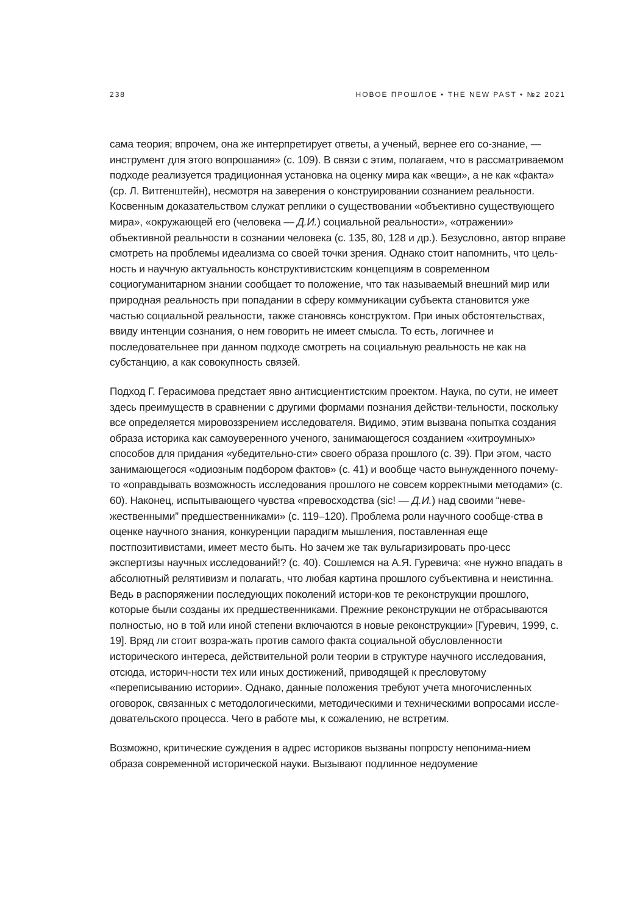238 НОВОЕ ПРОШЛОЕ • THE NEW PAST • №2 2021
сама теория; впрочем, она же интерпретирует ответы, а ученый, вернее его со-знание, — инструмент для этого вопрошания» (с. 109). В связи с этим, полагаем, что в рассматриваемом подходе реализуется традиционная установка на оценку мира как «вещи», а не как «факта» (ср. Л. Витгенштейн), несмотря на заверения о конструировании сознанием реальности. Косвенным доказательством служат реплики о существовании «объективно существующего мира», «окружающей его (человека — Д.И.) социальной реальности», «отражении» объективной реальности в сознании человека (с. 135, 80, 128 и др.). Безусловно, автор вправе смотреть на проблемы идеализма со своей точки зрения. Однако стоит напомнить, что цель-ность и научную актуальность конструктивистским концепциям в современном социогуманитарном знании сообщает то положение, что так называемый внешний мир или природная реальность при попадании в сферу коммуникации субъекта становится уже частью социальной реальности, также становясь конструктом. При иных обстоятельствах, ввиду интенции сознания, о нем говорить не имеет смысла. То есть, логичнее и последовательнее при данном подходе смотреть на социальную реальность не как на субстанцию, а как совокупность связей.
Подход Г. Герасимова предстает явно антисциентистским проектом. Наука, по сути, не имеет здесь преимуществ в сравнении с другими формами познания действи-тельности, поскольку все определяется мировоззрением исследователя. Видимо, этим вызвана попытка создания образа историка как самоуверенного ученого, занимающегося созданием «хитроумных» способов для придания «убедительно-сти» своего образа прошлого (с. 39). При этом, часто занимающегося «одиозным подбором фактов» (с. 41) и вообще часто вынужденного почему-то «оправдывать возможность исследования прошлого не совсем корректными методами» (с. 60). Наконец, испытывающего чувства «превосходства (sic! — Д.И.) над своими “неве-жественными” предшественниками» (с. 119–120). Проблема роли научного сообще-ства в оценке научного знания, конкуренции парадигм мышления, поставленная еще постпозитивистами, имеет место быть. Но зачем же так вульгаризировать про-цесс экспертизы научных исследований!? (с. 40). Сошлемся на А.Я. Гуревича: «не нужно впадать в абсолютный релятивизм и полагать, что любая картина прошлого субъективна и неистинна. Ведь в распоряжении последующих поколений истори-ков те реконструкции прошлого, которые были созданы их предшественниками. Прежние реконструкции не отбрасываются полностью, но в той или иной степени включаются в новые реконструкции» [Гуревич, 1999, с. 19]. Вряд ли стоит возра-жать против самого факта социальной обусловленности исторического интереса, действительной роли теории в структуре научного исследования, отсюда, историч-ности тех или иных достижений, приводящей к пресловутому «переписыванию истории». Однако, данные положения требуют учета многочисленных оговорок, связанных с методологическими, методическими и техническими вопросами иссле-довательского процесса. Чего в работе мы, к сожалению, не встретим.
Возможно, критические суждения в адрес историков вызваны попросту непонима-нием образа современной исторической науки. Вызывают подлинное недоумение